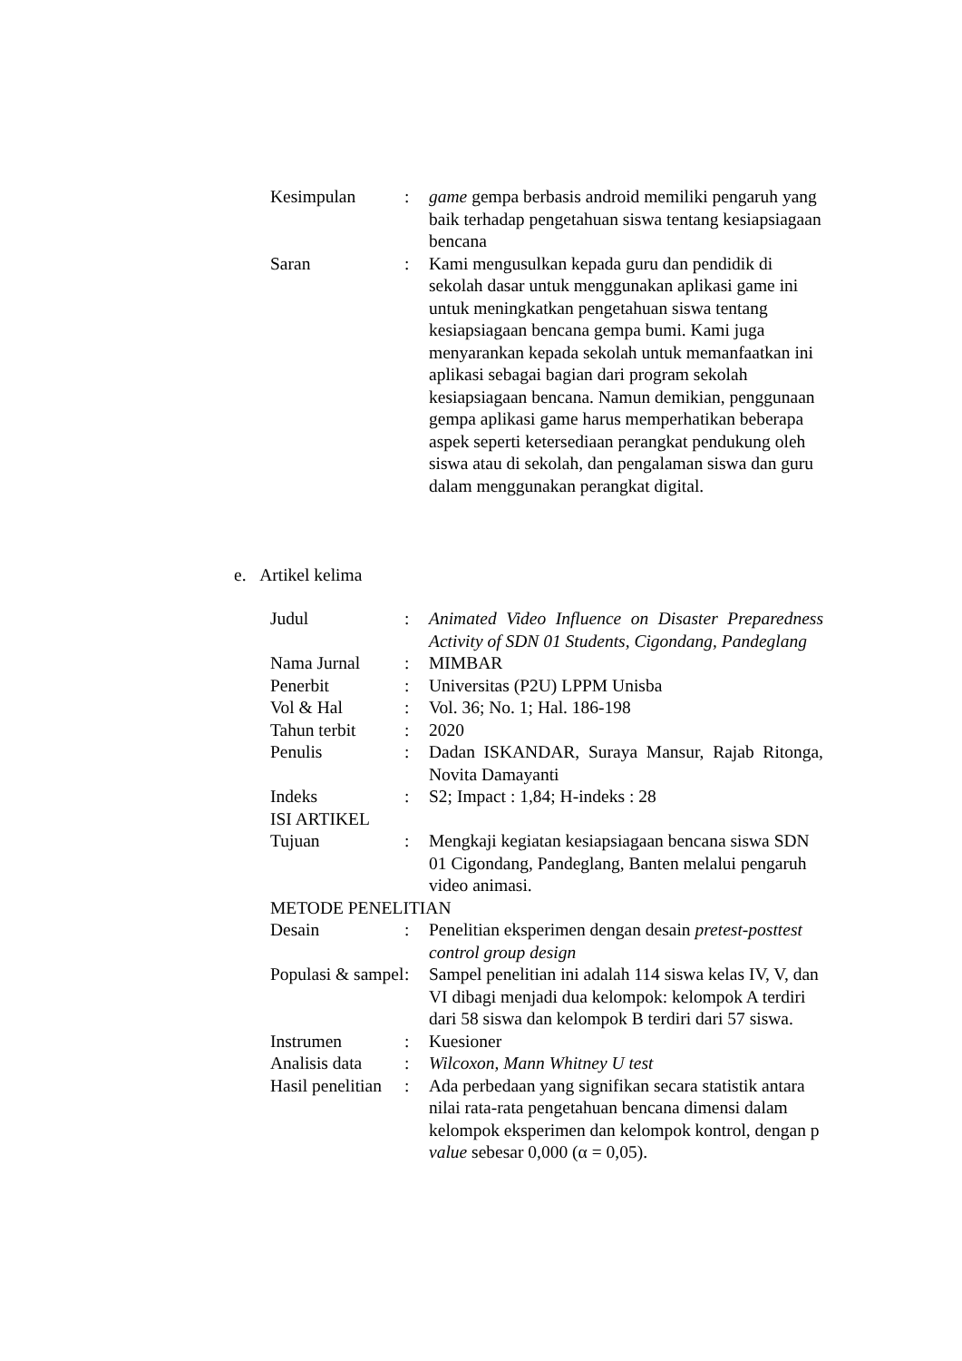| Kesimpulan | : | game gempa berbasis android memiliki pengaruh yang baik terhadap pengetahuan siswa tentang kesiapsiagaan bencana |
| Saran | : | Kami mengusulkan kepada guru dan pendidik di sekolah dasar untuk menggunakan aplikasi game ini untuk meningkatkan pengetahuan siswa tentang kesiapsiagaan bencana gempa bumi. Kami juga menyarankan kepada sekolah untuk memanfaatkan ini aplikasi sebagai bagian dari program sekolah kesiapsiagaan bencana. Namun demikian, penggunaan gempa aplikasi game harus memperhatikan beberapa aspek seperti ketersediaan perangkat pendukung oleh siswa atau di sekolah, dan pengalaman siswa dan guru dalam menggunakan perangkat digital. |
e. Artikel kelima
| Judul | : | Animated Video Influence on Disaster Preparedness Activity of SDN 01 Students, Cigondang, Pandeglang |
| Nama Jurnal | : | MIMBAR |
| Penerbit | : | Universitas (P2U) LPPM Unisba |
| Vol & Hal | : | Vol. 36; No. 1; Hal. 186-198 |
| Tahun terbit | : | 2020 |
| Penulis | : | Dadan ISKANDAR, Suraya Mansur, Rajab Ritonga, Novita Damayanti |
| Indeks | : | S2; Impact : 1,84; H-indeks : 28 |
| ISI ARTIKEL | | |
| Tujuan | : | Mengkaji kegiatan kesiapsiagaan bencana siswa SDN 01 Cigondang, Pandeglang, Banten melalui pengaruh video animasi. |
| METODE PENELITIAN | | |
| Desain | : | Penelitian eksperimen dengan desain pretest-posttest control group design |
| Populasi & sampel | : | Sampel penelitian ini adalah 114 siswa kelas IV, V, dan VI dibagi menjadi dua kelompok: kelompok A terdiri dari 58 siswa dan kelompok B terdiri dari 57 siswa. |
| Instrumen | : | Kuesioner |
| Analisis data | : | Wilcoxon, Mann Whitney U test |
| Hasil penelitian | : | Ada perbedaan yang signifikan secara statistik antara nilai rata-rata pengetahuan bencana dimensi dalam kelompok eksperimen dan kelompok kontrol, dengan p value sebesar 0,000 (α = 0,05). |